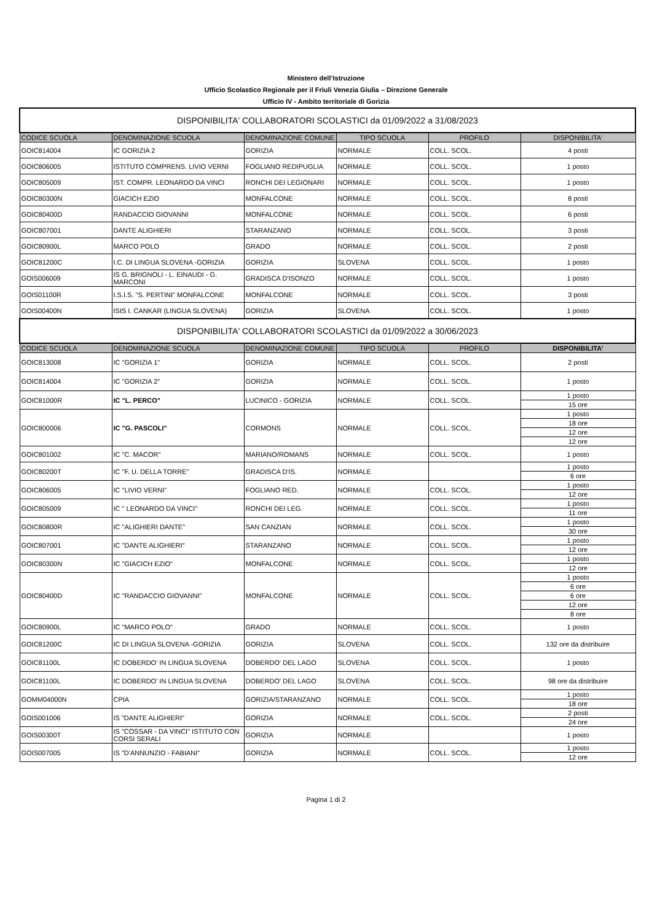Ministero dell’Istruzione
Ufficio Scolastico Regionale per il Friuli Venezia Giulia – Direzione Generale
Ufficio IV - Ambito territoriale di Gorizia
| DISPONIBILITA' COLLABORATORI SCOLASTICI da 01/09/2022 a 31/08/2023 | | | | | |
| CODICE SCUOLA | DENOMINAZIONE SCUOLA | DENOMINAZIONE COMUNE | TIPO SCUOLA | PROFILO | DISPONIBILITA' |
| GOIC814004 | IC GORIZIA 2 | GORIZIA | NORMALE | COLL. SCOL. | 4 posti |
| GOIC806005 | ISTITUTO COMPRENS. LIVIO VERNI | FOGLIANO REDIPUGLIA | NORMALE | COLL. SCOL. | 1 posto |
| GOIC805009 | IST. COMPR. LEONARDO DA VINCI | RONCHI DEI LEGIONARI | NORMALE | COLL. SCOL. | 1 posto |
| GOIC80300N | GIACICH EZIO | MONFALCONE | NORMALE | COLL. SCOL. | 8 posti |
| GOIC80400D | RANDACCIO GIOVANNI | MONFALCONE | NORMALE | COLL. SCOL. | 6 posti |
| GOIC807001 | DANTE ALIGHIERI | STARANZANO | NORMALE | COLL. SCOL. | 3 posti |
| GOIC80900L | MARCO POLO | GRADO | NORMALE | COLL. SCOL. | 2 posti |
| GOIC81200C | I.C. DI LINGUA SLOVENA -GORIZIA | GORIZIA | SLOVENA | COLL. SCOL. | 1 posto |
| GOIS006009 | IS G. BRIGNOLI - L. EINAUDI - G. MARCONI | GRADISCA D'ISONZO | NORMALE | COLL. SCOL. | 1 posto |
| GOIS01100R | I.S.I.S. "S. PERTINI" MONFALCONE | MONFALCONE | NORMALE | COLL. SCOL. | 3 posti |
| GOIS00400N | ISIS I. CANKAR (LINGUA SLOVENA) | GORIZIA | SLOVENA | COLL. SCOL. | 1 posto |
| DISPONIBILITA' COLLABORATORI SCOLASTICI da 01/09/2022 a 30/06/2023 | | | | | |
| CODICE SCUOLA | DENOMINAZIONE SCUOLA | DENOMINAZIONE COMUNE | TIPO SCUOLA | PROFILO | DISPONIBILITA' |
| GOIC813008 | IC "GORIZIA 1" | GORIZIA | NORMALE | COLL. SCOL. | 2 posti |
| GOIC814004 | IC "GORIZIA 2" | GORIZIA | NORMALE | COLL. SCOL. | 1 posto |
| GOIC81000R | IC "L. PERCO" | LUCINICO - GORIZIA | NORMALE | COLL. SCOL. | 1 posto |
| | | | | | 15 ore |
| GOIC800006 | IC "G. PASCOLI" | CORMONS | NORMALE | COLL. SCOL. | 1 posto |
| | | | | | 18 ore |
| | | | | | 12 ore |
| | | | | | 12 ore |
| GOIC801002 | IC "C. MACOR" | MARIANO/ROMANS | NORMALE | COLL. SCOL. | 1 posto |
| GOIC80200T | IC "F. U. DELLA TORRE" | GRADISCA D'IS. | NORMALE | | 1 posto |
| | | | | | 6 ore |
| GOIC806005 | IC "LIVIO VERNI" | FOGLIANO RED. | NORMALE | COLL. SCOL. | 1 posto |
| | | | | | 12 ore |
| GOIC805009 | IC " LEONARDO DA VINCI" | RONCHI DEI LEG. | NORMALE | COLL. SCOL. | 1 posto |
| | | | | | 11 ore |
| GOIC80800R | IC "ALIGHIERI DANTE" | SAN CANZIAN | NORMALE | COLL. SCOL. | 1 posto |
| | | | | | 30 ore |
| GOIC807001 | IC "DANTE ALIGHIERI" | STARANZANO | NORMALE | COLL. SCOL. | 1 posto |
| | | | | | 12 ore |
| GOIC80300N | IC "GIACICH EZIO" | MONFALCONE | NORMALE | COLL. SCOL. | 1 posto |
| | | | | | 12 ore |
| GOIC80400D | IC "RANDACCIO GIOVANNI" | MONFALCONE | NORMALE | COLL. SCOL. | 1 posto |
| | | | | | 6 ore |
| | | | | | 6 ore |
| | | | | | 12 ore |
| | | | | | 8 ore |
| GOIC80900L | IC "MARCO POLO" | GRADO | NORMALE | COLL. SCOL. | 1 posto |
| GOIC81200C | IC DI LINGUA SLOVENA -GORIZIA | GORIZIA | SLOVENA | COLL. SCOL. | 132 ore da distribuire |
| GOIC81100L | IC DOBERDO' IN LINGUA SLOVENA | DOBERDO' DEL LAGO | SLOVENA | COLL. SCOL. | 1 posto |
| GOIC81100L | IC DOBERDO' IN LINGUA SLOVENA | DOBERDO' DEL LAGO | SLOVENA | COLL. SCOL. | 98 ore da distribuire |
| GOMM04000N | CPIA | GORIZIA/STARANZANO | NORMALE | COLL. SCOL. | 1 posto |
| | | | | | 18 ore |
| GOIS001006 | IS "DANTE ALIGHIERI" | GORIZIA | NORMALE | COLL. SCOL. | 2 posti |
| | | | | | 24 ore |
| GOIS00300T | IS "COSSAR - DA VINCI" ISTITUTO CON CORSI SERALI | GORIZIA | NORMALE | | 1 posto |
| GOIS007005 | IS "D'ANNUNZIO - FABIANI" | GORIZIA | NORMALE | COLL. SCOL. | 1 posto |
| | | | | | 12 ore |
Pagina 1 di 2